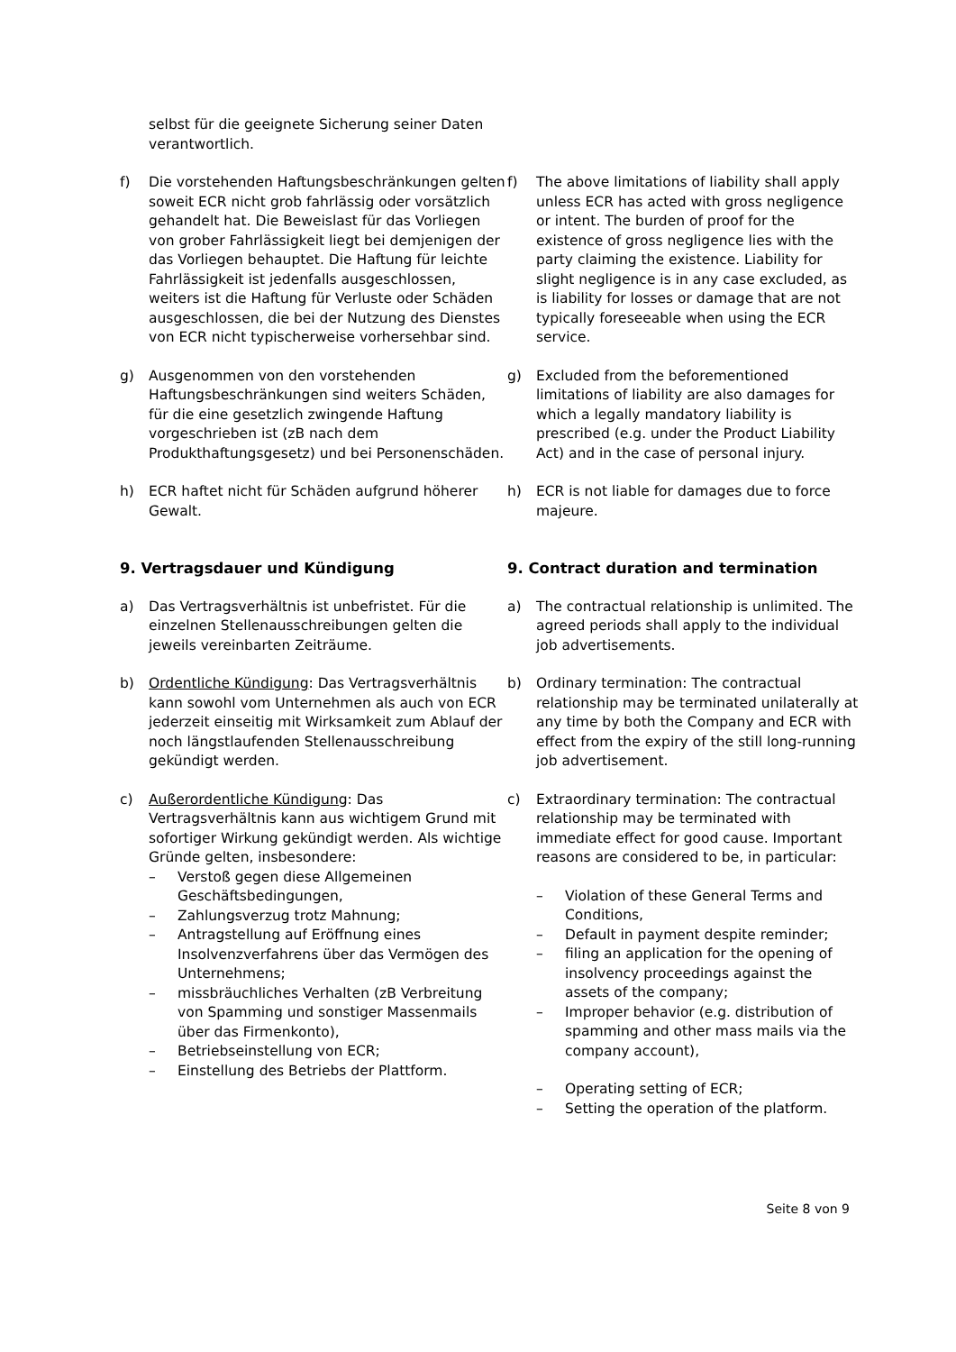selbst für die geeignete Sicherung seiner Daten verantwortlich.
f) Die vorstehenden Haftungsbeschränkungen gelten soweit ECR nicht grob fahrlässig oder vorsätzlich gehandelt hat. Die Beweislast für das Vorliegen von grober Fahrlässigkeit liegt bei demjenigen der das Vorliegen behauptet. Die Haftung für leichte Fahrlässigkeit ist jedenfalls ausgeschlossen, weiters ist die Haftung für Verluste oder Schäden ausgeschlossen, die bei der Nutzung des Dienstes von ECR nicht typischerweise vorhersehbar sind.
f) The above limitations of liability shall apply unless ECR has acted with gross negligence or intent. The burden of proof for the existence of gross negligence lies with the party claiming the existence. Liability for slight negligence is in any case excluded, as is liability for losses or damage that are not typically foreseeable when using the ECR service.
g) Ausgenommen von den vorstehenden Haftungsbeschränkungen sind weiters Schäden, für die eine gesetzlich zwingende Haftung vorgeschrieben ist (zB nach dem Produkthaftungsgesetz) und bei Personenschäden.
g) Excluded from the beforementioned limitations of liability are also damages for which a legally mandatory liability is prescribed (e.g. under the Product Liability Act) and in the case of personal injury.
h) ECR haftet nicht für Schäden aufgrund höherer Gewalt.
h) ECR is not liable for damages due to force majeure.
9. Vertragsdauer und Kündigung 9. Contract duration and termination
a) Das Vertragsverhältnis ist unbefristet. Für die einzelnen Stellenausschreibungen gelten die jeweils vereinbarten Zeiträume.
a) The contractual relationship is unlimited. The agreed periods shall apply to the individual job advertisements.
b) Ordentliche Kündigung: Das Vertragsverhältnis kann sowohl vom Unternehmen als auch von ECR jederzeit einseitig mit Wirksamkeit zum Ablauf der noch längstlaufenden Stellenausschreibung gekündigt werden.
b) Ordinary termination: The contractual relationship may be terminated unilaterally at any time by both the Company and ECR with effect from the expiry of the still long-running job advertisement.
c) Außerordentliche Kündigung: Das Vertragsverhältnis kann aus wichtigem Grund mit sofortiger Wirkung gekündigt werden. Als wichtige Gründe gelten, insbesondere:
– Verstoß gegen diese Allgemeinen Geschäftsbedingungen,
– Zahlungsverzug trotz Mahnung;
– Antragstellung auf Eröffnung eines Insolvenzverfahrens über das Vermögen des Unternehmens;
– missbräuchliches Verhalten (zB Verbreitung von Spamming und sonstiger Massenmails über das Firmenkonto),
– Betriebseinstellung von ECR;
– Einstellung des Betriebs der Plattform.
c) Extraordinary termination: The contractual relationship may be terminated with immediate effect for good cause. Important reasons are considered to be, in particular:
– Violation of these General Terms and Conditions,
– Default in payment despite reminder;
– filing an application for the opening of insolvency proceedings against the assets of the company;
– Improper behavior (e.g. distribution of spamming and other mass mails via the company account),
– Operating setting of ECR;
– Setting the operation of the platform.
Seite 8 von 9